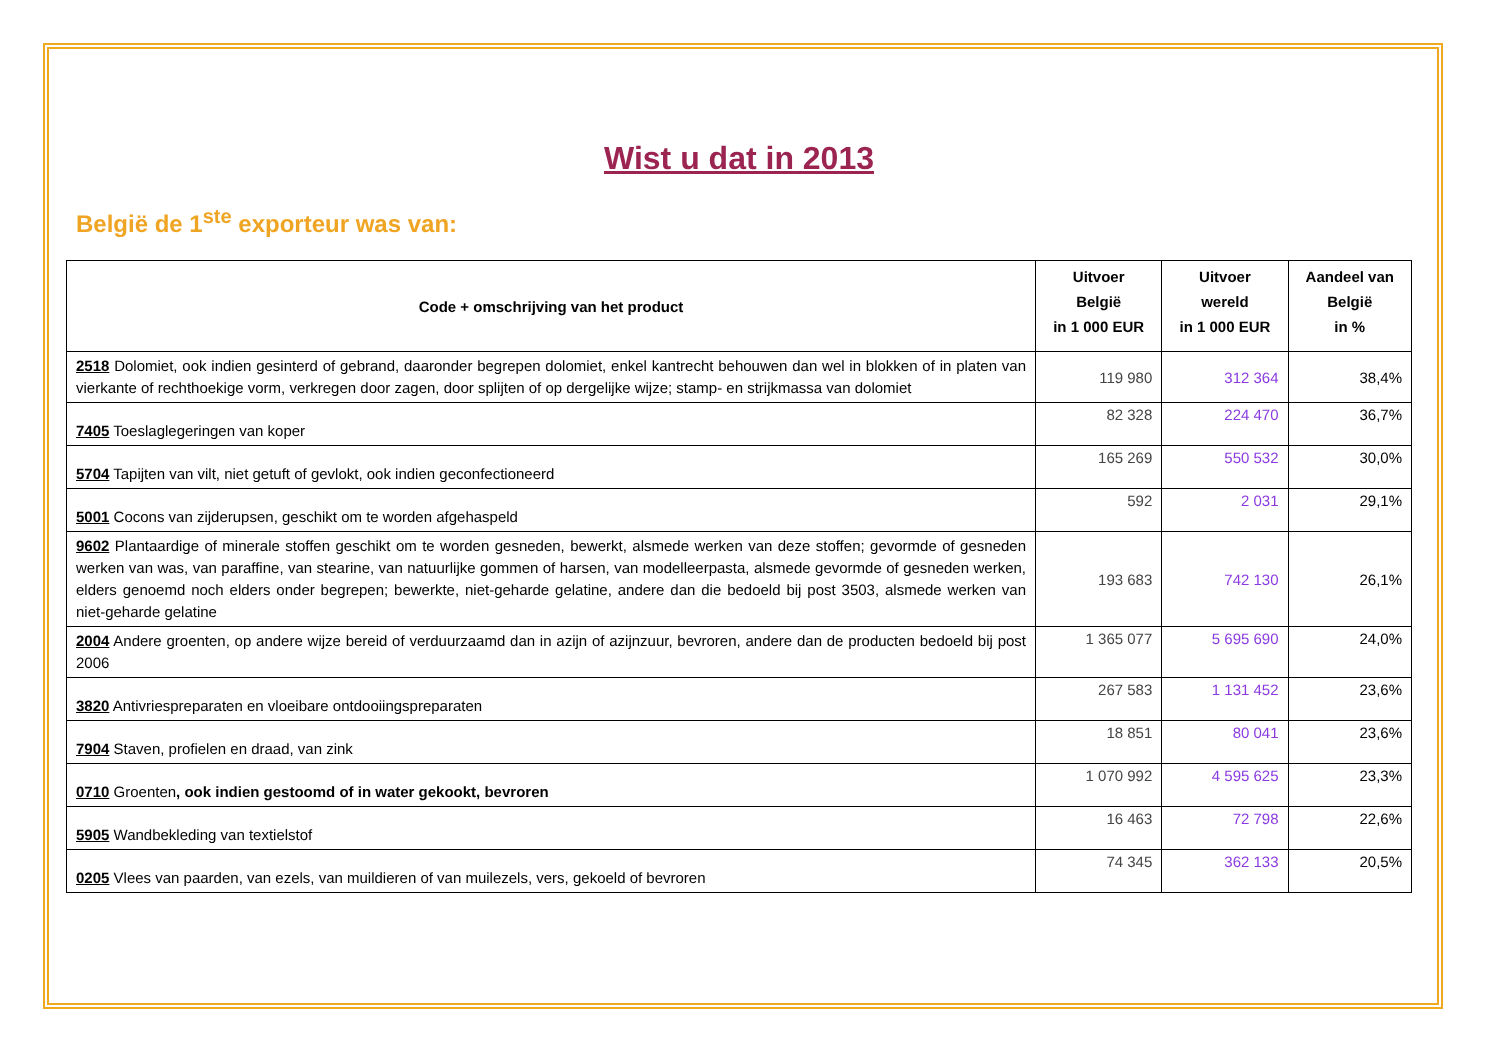Wist u dat in 2013
België de 1<sup>ste</sup> exporteur was van:
| Code + omschrijving van het product | Uitvoer België in 1 000 EUR | Uitvoer wereld in 1 000 EUR | Aandeel van België in % |
| --- | --- | --- | --- |
| 2518 Dolomiet, ook indien gesinterd of gebrand, daaronder begrepen dolomiet, enkel kantrecht behouwen dan wel in blokken of in platen van vierkante of rechthoekige vorm, verkregen door zagen, door splijten of op dergelijke wijze; stamp- en strijkmassa van dolomiet | 119 980 | 312 364 | 38,4% |
| 7405 Toeslaglegeringen van koper | 82 328 | 224 470 | 36,7% |
| 5704 Tapijten van vilt, niet getuft of gevlokt, ook indien geconfectioneerd | 165 269 | 550 532 | 30,0% |
| 5001 Cocons van zijderupsen, geschikt om te worden afgehaspeld | 592 | 2 031 | 29,1% |
| 9602 Plantaardige of minerale stoffen geschikt om te worden gesneden, bewerkt, alsmede werken van deze stoffen; gevormde of gesneden werken van was, van paraffine, van stearine, van natuurlijke gommen of harsen, van modelleerpasta, alsmede gevormde of gesneden werken, elders genoemd noch elders onder begrepen; bewerkte, niet-geharde gelatine, andere dan die bedoeld bij post 3503, alsmede werken van niet-geharde gelatine | 193 683 | 742 130 | 26,1% |
| 2004 Andere groenten, op andere wijze bereid of verduurzaamd dan in azijn of azijnzuur, bevroren, andere dan de producten bedoeld bij post 2006 | 1 365 077 | 5 695 690 | 24,0% |
| 3820 Antivriespreparaten en vloeibare ontdooiingspreparaten | 267 583 | 1 131 452 | 23,6% |
| 7904 Staven, profielen en draad, van zink | 18 851 | 80 041 | 23,6% |
| 0710 Groenten , ook indien gestoomd of in water gekookt, bevroren | 1 070 992 | 4 595 625 | 23,3% |
| 5905 Wandbekleding van textielstof | 16 463 | 72 798 | 22,6% |
| 0205 Vlees van paarden, van ezels, van muildieren of van muilezels, vers, gekoeld of bevroren | 74 345 | 362 133 | 20,5% |